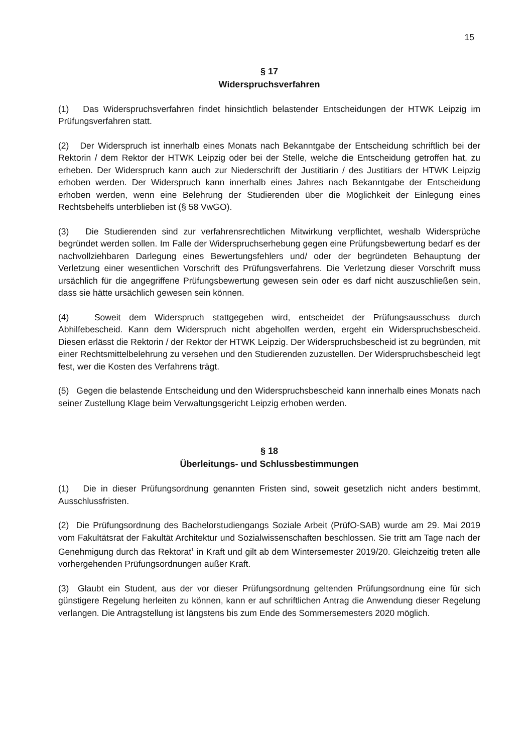15
§ 17
Widerspruchsverfahren
(1) Das Widerspruchsverfahren findet hinsichtlich belastender Entscheidungen der HTWK Leipzig im Prüfungsverfahren statt.
(2) Der Widerspruch ist innerhalb eines Monats nach Bekanntgabe der Entscheidung schriftlich bei der Rektorin / dem Rektor der HTWK Leipzig oder bei der Stelle, welche die Entscheidung getroffen hat, zu erheben. Der Widerspruch kann auch zur Niederschrift der Justitiarin / des Justitiars der HTWK Leipzig erhoben werden. Der Widerspruch kann innerhalb eines Jahres nach Bekanntgabe der Entscheidung erhoben werden, wenn eine Belehrung der Studierenden über die Möglichkeit der Einlegung eines Rechtsbehelfs unterblieben ist (§ 58 VwGO).
(3) Die Studierenden sind zur verfahrensrechtlichen Mitwirkung verpflichtet, weshalb Widersprüche begründet werden sollen. Im Falle der Widerspruchserhebung gegen eine Prüfungsbewertung bedarf es der nachvollziehbaren Darlegung eines Bewertungsfehlers und/ oder der begründeten Behauptung der Verletzung einer wesentlichen Vorschrift des Prüfungsverfahrens. Die Verletzung dieser Vorschrift muss ursächlich für die angegriffene Prüfungsbewertung gewesen sein oder es darf nicht auszuschließen sein, dass sie hätte ursächlich gewesen sein können.
(4) Soweit dem Widerspruch stattgegeben wird, entscheidet der Prüfungsausschuss durch Abhilfebescheid. Kann dem Widerspruch nicht abgeholfen werden, ergeht ein Widerspruchsbescheid. Diesen erlässt die Rektorin / der Rektor der HTWK Leipzig. Der Widerspruchsbescheid ist zu begründen, mit einer Rechtsmittelbelehrung zu versehen und den Studierenden zuzustellen. Der Widerspruchsbescheid legt fest, wer die Kosten des Verfahrens trägt.
(5) Gegen die belastende Entscheidung und den Widerspruchsbescheid kann innerhalb eines Monats nach seiner Zustellung Klage beim Verwaltungsgericht Leipzig erhoben werden.
§ 18
Überleitungs- und Schlussbestimmungen
(1) Die in dieser Prüfungsordnung genannten Fristen sind, soweit gesetzlich nicht anders bestimmt, Ausschlussfristen.
(2) Die Prüfungsordnung des Bachelorstudiengangs Soziale Arbeit (PrüfO-SAB) wurde am 29. Mai 2019 vom Fakultätsrat der Fakultät Architektur und Sozialwissenschaften beschlossen. Sie tritt am Tage nach der Genehmigung durch das Rektorat<sup>1</sup> in Kraft und gilt ab dem Wintersemester 2019/20. Gleichzeitig treten alle vorhergehenden Prüfungsordnungen außer Kraft.
(3) Glaubt ein Student, aus der vor dieser Prüfungsordnung geltenden Prüfungsordnung eine für sich günstigere Regelung herleiten zu können, kann er auf schriftlichen Antrag die Anwendung dieser Regelung verlangen. Die Antragstellung ist längstens bis zum Ende des Sommersemesters 2020 möglich.